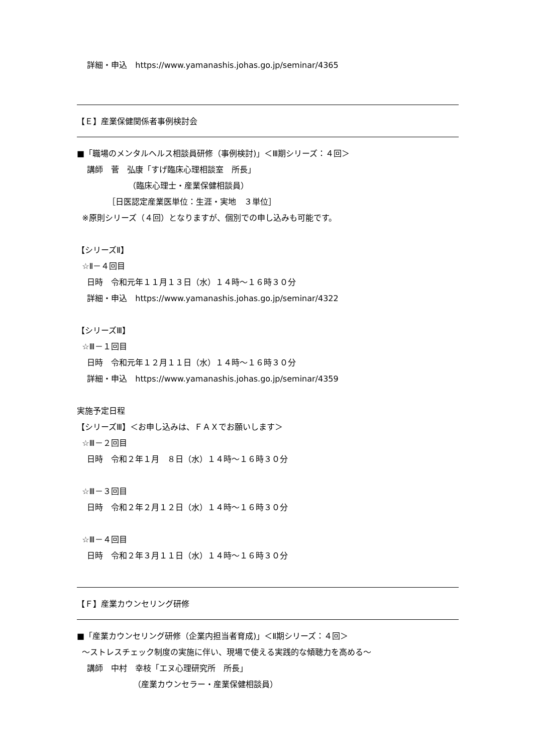詳細・申込　https://www.yamanashis.johas.go.jp/seminar/4365
【Ｅ】産業保健関係者事例検討会
■「職場のメンタルヘルス相談員研修（事例検討)」＜Ⅲ期シリーズ：４回＞
講師　菅　弘康「すげ臨床心理相談室　所長」
（臨床心理士・産業保健相談員）
［日医認定産業医単位：生涯・実地　３単位］
※原則シリーズ（４回）となりますが、個別での申し込みも可能です。
【シリーズⅡ】
☆Ⅱ－４回目
日時　令和元年１１月１３日（水）１４時～１６時３０分
詳細・申込　https://www.yamanashis.johas.go.jp/seminar/4322
【シリーズⅢ】
☆Ⅲ－１回目
日時　令和元年１２月１１日（水）１４時～１６時３０分
詳細・申込　https://www.yamanashis.johas.go.jp/seminar/4359
実施予定日程
【シリーズⅢ】＜お申し込みは、ＦＡＸでお願いします＞
☆Ⅲ－２回目
日時　令和２年１月　８日（水）１４時～１６時３０分
☆Ⅲ－３回目
日時　令和２年２月１２日（水）１４時～１６時３０分
☆Ⅲ－４回目
日時　令和２年３月１１日（水）１４時～１６時３０分
【Ｆ】産業カウンセリング研修
■「産業カウンセリング研修（企業内担当者育成)」＜Ⅱ期シリーズ：４回＞
～ストレスチェック制度の実施に伴い、現場で使える実践的な傾聴力を高める～
講師　中村　幸枝「エヌ心理研究所　所長」
（産業カウンセラー・産業保健相談員）